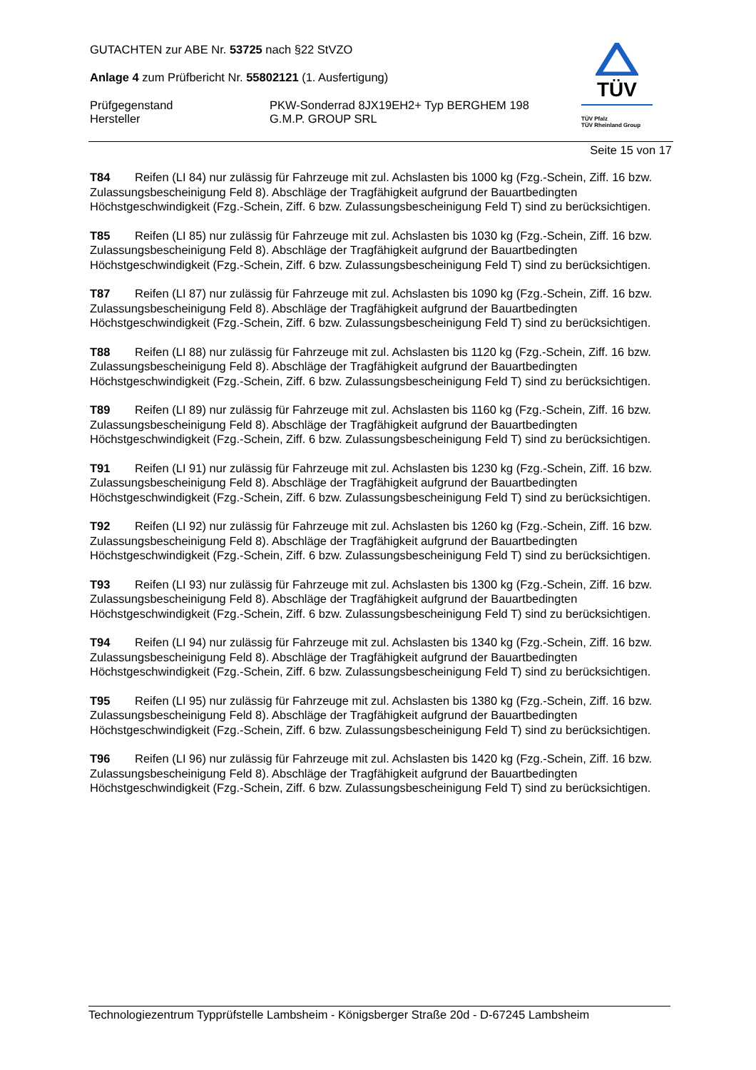TÜV
TÜV Pfalz
TÜV Rheinland Group
GUTACHTEN zur ABE Nr. 53725 nach §22 StVZO
Anlage 4 zum Prüfbericht Nr. 55802121 (1. Ausfertigung)
Prüfgegenstand
Hersteller
PKW-Sonderrad 8JX19EH2+ Typ BERGHEM 198
G.M.P. GROUP SRL
Seite 15 von 17
T84 Reifen (LI 84) nur zulässig für Fahrzeuge mit zul. Achslasten bis 1000 kg (Fzg.-Schein, Ziff. 16 bzw. Zulassungsbescheinigung Feld 8). Abschläge der Tragfähigkeit aufgrund der Bauartbedingten Höchstgeschwindigkeit (Fzg.-Schein, Ziff. 6 bzw. Zulassungsbescheinigung Feld T) sind zu berücksichtigen.
T85 Reifen (LI 85) nur zulässig für Fahrzeuge mit zul. Achslasten bis 1030 kg (Fzg.-Schein, Ziff. 16 bzw. Zulassungsbescheinigung Feld 8). Abschläge der Tragfähigkeit aufgrund der Bauartbedingten Höchstgeschwindigkeit (Fzg.-Schein, Ziff. 6 bzw. Zulassungsbescheinigung Feld T) sind zu berücksichtigen.
T87 Reifen (LI 87) nur zulässig für Fahrzeuge mit zul. Achslasten bis 1090 kg (Fzg.-Schein, Ziff. 16 bzw. Zulassungsbescheinigung Feld 8). Abschläge der Tragfähigkeit aufgrund der Bauartbedingten Höchstgeschwindigkeit (Fzg.-Schein, Ziff. 6 bzw. Zulassungsbescheinigung Feld T) sind zu berücksichtigen.
T88 Reifen (LI 88) nur zulässig für Fahrzeuge mit zul. Achslasten bis 1120 kg (Fzg.-Schein, Ziff. 16 bzw. Zulassungsbescheinigung Feld 8). Abschläge der Tragfähigkeit aufgrund der Bauartbedingten Höchstgeschwindigkeit (Fzg.-Schein, Ziff. 6 bzw. Zulassungsbescheinigung Feld T) sind zu berücksichtigen.
T89 Reifen (LI 89) nur zulässig für Fahrzeuge mit zul. Achslasten bis 1160 kg (Fzg.-Schein, Ziff. 16 bzw. Zulassungsbescheinigung Feld 8). Abschläge der Tragfähigkeit aufgrund der Bauartbedingten Höchstgeschwindigkeit (Fzg.-Schein, Ziff. 6 bzw. Zulassungsbescheinigung Feld T) sind zu berücksichtigen.
T91 Reifen (LI 91) nur zulässig für Fahrzeuge mit zul. Achslasten bis 1230 kg (Fzg.-Schein, Ziff. 16 bzw. Zulassungsbescheinigung Feld 8). Abschläge der Tragfähigkeit aufgrund der Bauartbedingten Höchstgeschwindigkeit (Fzg.-Schein, Ziff. 6 bzw. Zulassungsbescheinigung Feld T) sind zu berücksichtigen.
T92 Reifen (LI 92) nur zulässig für Fahrzeuge mit zul. Achslasten bis 1260 kg (Fzg.-Schein, Ziff. 16 bzw. Zulassungsbescheinigung Feld 8). Abschläge der Tragfähigkeit aufgrund der Bauartbedingten Höchstgeschwindigkeit (Fzg.-Schein, Ziff. 6 bzw. Zulassungsbescheinigung Feld T) sind zu berücksichtigen.
T93 Reifen (LI 93) nur zulässig für Fahrzeuge mit zul. Achslasten bis 1300 kg (Fzg.-Schein, Ziff. 16 bzw. Zulassungsbescheinigung Feld 8). Abschläge der Tragfähigkeit aufgrund der Bauartbedingten Höchstgeschwindigkeit (Fzg.-Schein, Ziff. 6 bzw. Zulassungsbescheinigung Feld T) sind zu berücksichtigen.
T94 Reifen (LI 94) nur zulässig für Fahrzeuge mit zul. Achslasten bis 1340 kg (Fzg.-Schein, Ziff. 16 bzw. Zulassungsbescheinigung Feld 8). Abschläge der Tragfähigkeit aufgrund der Bauartbedingten Höchstgeschwindigkeit (Fzg.-Schein, Ziff. 6 bzw. Zulassungsbescheinigung Feld T) sind zu berücksichtigen.
T95 Reifen (LI 95) nur zulässig für Fahrzeuge mit zul. Achslasten bis 1380 kg (Fzg.-Schein, Ziff. 16 bzw. Zulassungsbescheinigung Feld 8). Abschläge der Tragfähigkeit aufgrund der Bauartbedingten Höchstgeschwindigkeit (Fzg.-Schein, Ziff. 6 bzw. Zulassungsbescheinigung Feld T) sind zu berücksichtigen.
T96 Reifen (LI 96) nur zulässig für Fahrzeuge mit zul. Achslasten bis 1420 kg (Fzg.-Schein, Ziff. 16 bzw. Zulassungsbescheinigung Feld 8). Abschläge der Tragfähigkeit aufgrund der Bauartbedingten Höchstgeschwindigkeit (Fzg.-Schein, Ziff. 6 bzw. Zulassungsbescheinigung Feld T) sind zu berücksichtigen.
Technologiezentrum Typprüfstelle Lambsheim - Königsberger Straße 20d - D-67245 Lambsheim